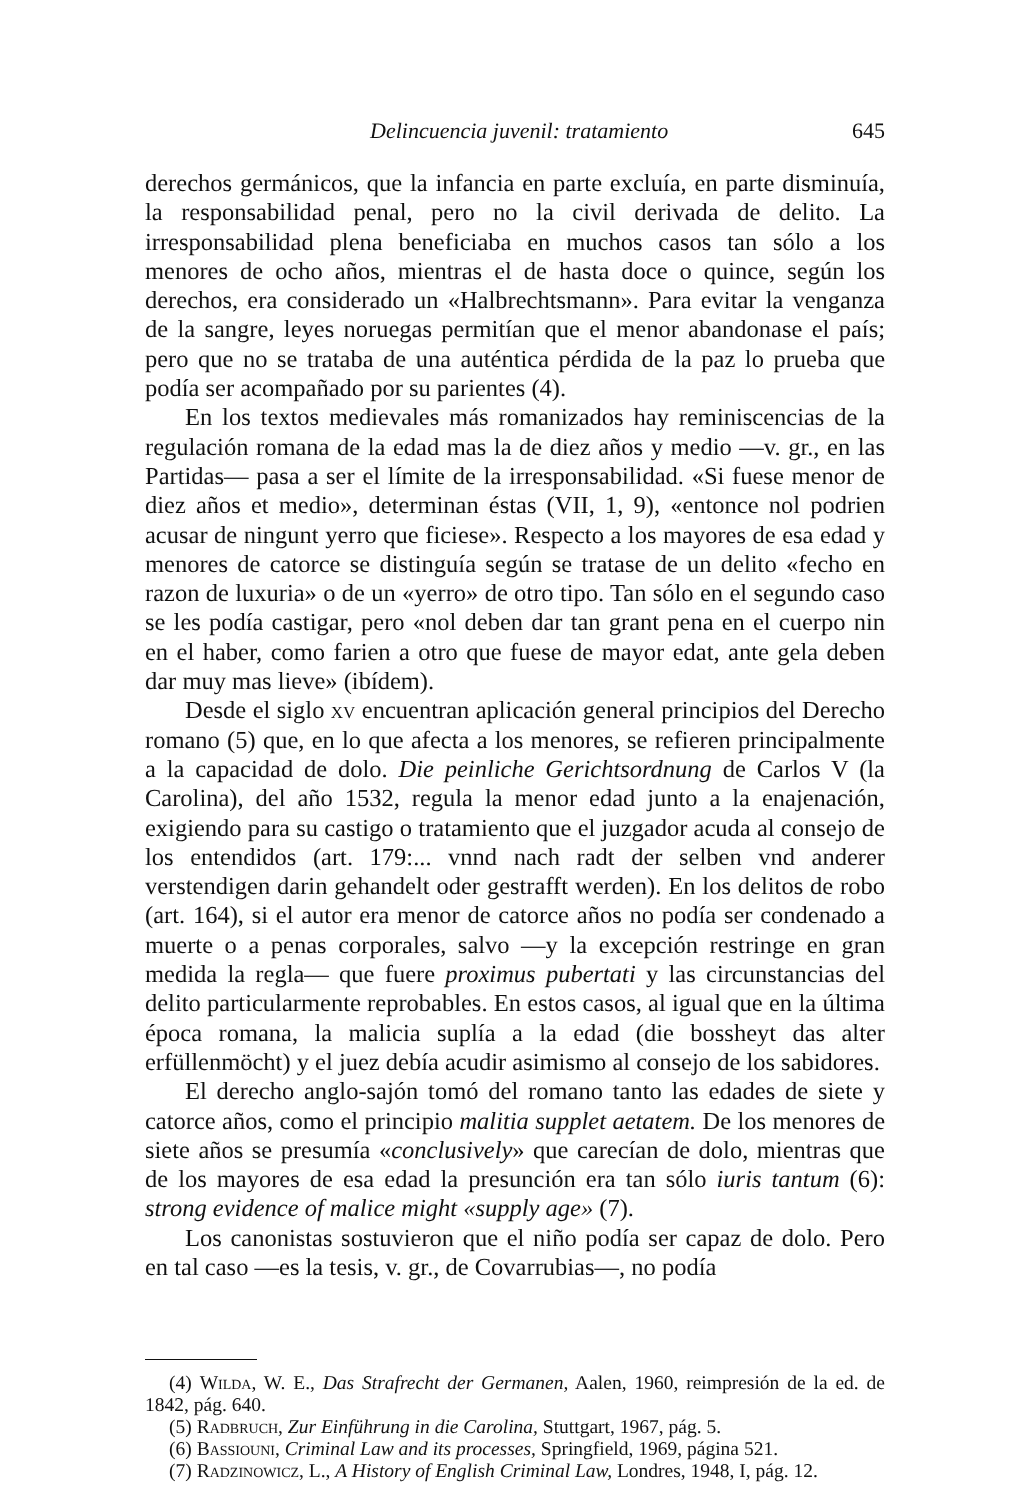Delincuencia juvenil: tratamiento 645
derechos germánicos, que la infancia en parte excluía, en parte disminuía, la responsabilidad penal, pero no la civil derivada de delito. La irresponsabilidad plena beneficiaba en muchos casos tan sólo a los menores de ocho años, mientras el de hasta doce o quince, según los derechos, era considerado un «Halbrechtsmann». Para evitar la venganza de la sangre, leyes noruegas permitían que el menor abandonase el país; pero que no se trataba de una auténtica pérdida de la paz lo prueba que podía ser acompañado por su parientes (4).
En los textos medievales más romanizados hay reminiscencias de la regulación romana de la edad mas la de diez años y medio —v. gr., en las Partidas— pasa a ser el límite de la irresponsabilidad. «Si fuese menor de diez años et medio», determinan éstas (VII, 1, 9), «entonce nol podrien acusar de ningunt yerro que ficiese». Respecto a los mayores de esa edad y menores de catorce se distinguía según se tratase de un delito «fecho en razon de luxuria» o de un «yerro» de otro tipo. Tan sólo en el segundo caso se les podía castigar, pero «nol deben dar tan grant pena en el cuerpo nin en el haber, como farien a otro que fuese de mayor edat, ante gela deben dar muy mas lieve» (ibídem).
Desde el siglo xv encuentran aplicación general principios del Derecho romano (5) que, en lo que afecta a los menores, se refieren principalmente a la capacidad de dolo. Die peinliche Gerichtsordnung de Carlos V (la Carolina), del año 1532, regula la menor edad junto a la enajenación, exigiendo para su castigo o tratamiento que el juzgador acuda al consejo de los entendidos (art. 179:... vnnd nach radt der selben vnd anderer verstendigen darin gehandelt oder gestrafft werden). En los delitos de robo (art. 164), si el autor era menor de catorce años no podía ser condenado a muerte o a penas corporales, salvo —y la excepción restringe en gran medida la regla— que fuere proximus pubertati y las circunstancias del delito particularmente reprobables. En estos casos, al igual que en la última época romana, la malicia suplía a la edad (die bossheyt das alter erfüllenmöcht) y el juez debía acudir asimismo al consejo de los sabidores.
El derecho anglo-sajón tomó del romano tanto las edades de siete y catorce años, como el principio malitia supplet aetatem. De los menores de siete años se presumía «conclusively» que carecían de dolo, mientras que de los mayores de esa edad la presunción era tan sólo iuris tantum (6): strong evidence of malice might «supply age» (7).
Los canonistas sostuvieron que el niño podía ser capaz de dolo. Pero en tal caso —es la tesis, v. gr., de Covarrubias—, no podía
(4) Wilda, W. E., Das Strafrecht der Germanen, Aalen, 1960, reimpresión de la ed. de 1842, pág. 640.
(5) Radbruch, Zur Einführung in die Carolina, Stuttgart, 1967, pág. 5.
(6) Bassiouni, Criminal Law and its processes, Springfield, 1969, página 521.
(7) Radzinowicz, L., A History of English Criminal Law, Londres, 1948, I, pág. 12.